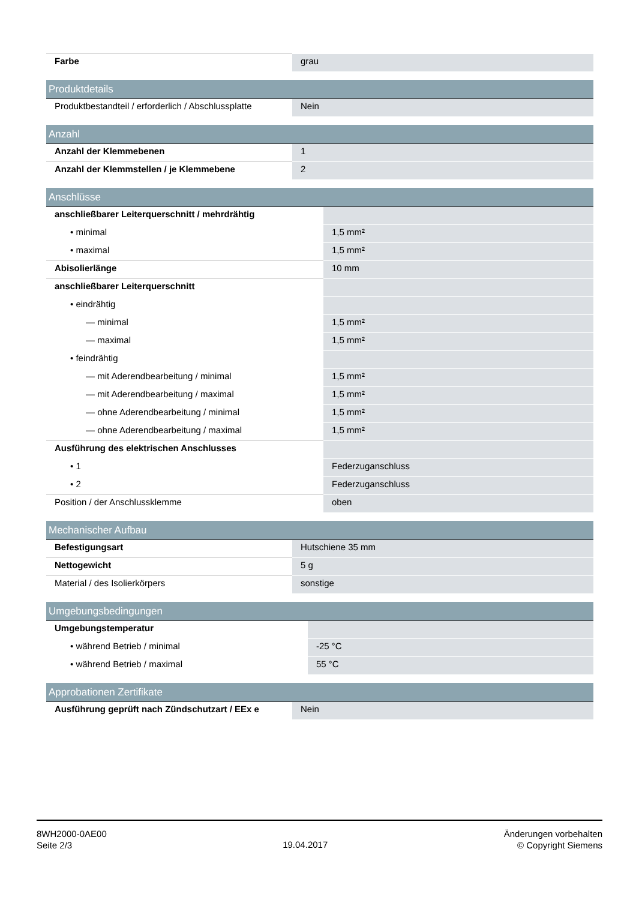| Farbe | grau |
| Produktdetails | |
| Produktbestandteil / erforderlich / Abschlussplatte | Nein |
| Anzahl | |
| Anzahl der Klemmebenen | 1 |
| Anzahl der Klemmstellen / je Klemmebene | 2 |
| Anschlüsse | |
| anschließbarer Leiterquerschnitt / mehrdrähtig | |
| • minimal | 1,5 mm² |
| • maximal | 1,5 mm² |
| Abisolierlänge | 10 mm |
| anschließbarer Leiterquerschnitt | |
| • eindrähtig | |
| — minimal | 1,5 mm² |
| — maximal | 1,5 mm² |
| • feindrähtig | |
| — mit Aderendbearbeitung / minimal | 1,5 mm² |
| — mit Aderendbearbeitung / maximal | 1,5 mm² |
| — ohne Aderendbearbeitung / minimal | 1,5 mm² |
| — ohne Aderendbearbeitung / maximal | 1,5 mm² |
| Ausführung des elektrischen Anschlusses | |
| • 1 | Federzuganschluss |
| • 2 | Federzuganschluss |
| Position / der Anschlussklemme | oben |
| Mechanischer Aufbau | |
| Befestigungsart | Hutschiene 35 mm |
| Nettogewicht | 5 g |
| Material / des Isolierkörpers | sonstige |
| Umgebungsbedingungen | |
| Umgebungstemperatur | |
| • während Betrieb / minimal | -25 °C |
| • während Betrieb / maximal | 55 °C |
| Approbationen Zertifikate | |
| Ausführung geprüft nach Zündschutzart / EEx e | Nein |
8WH2000-0AE00
Seite 2/3
19.04.2017
Änderungen vorbehalten
© Copyright Siemens